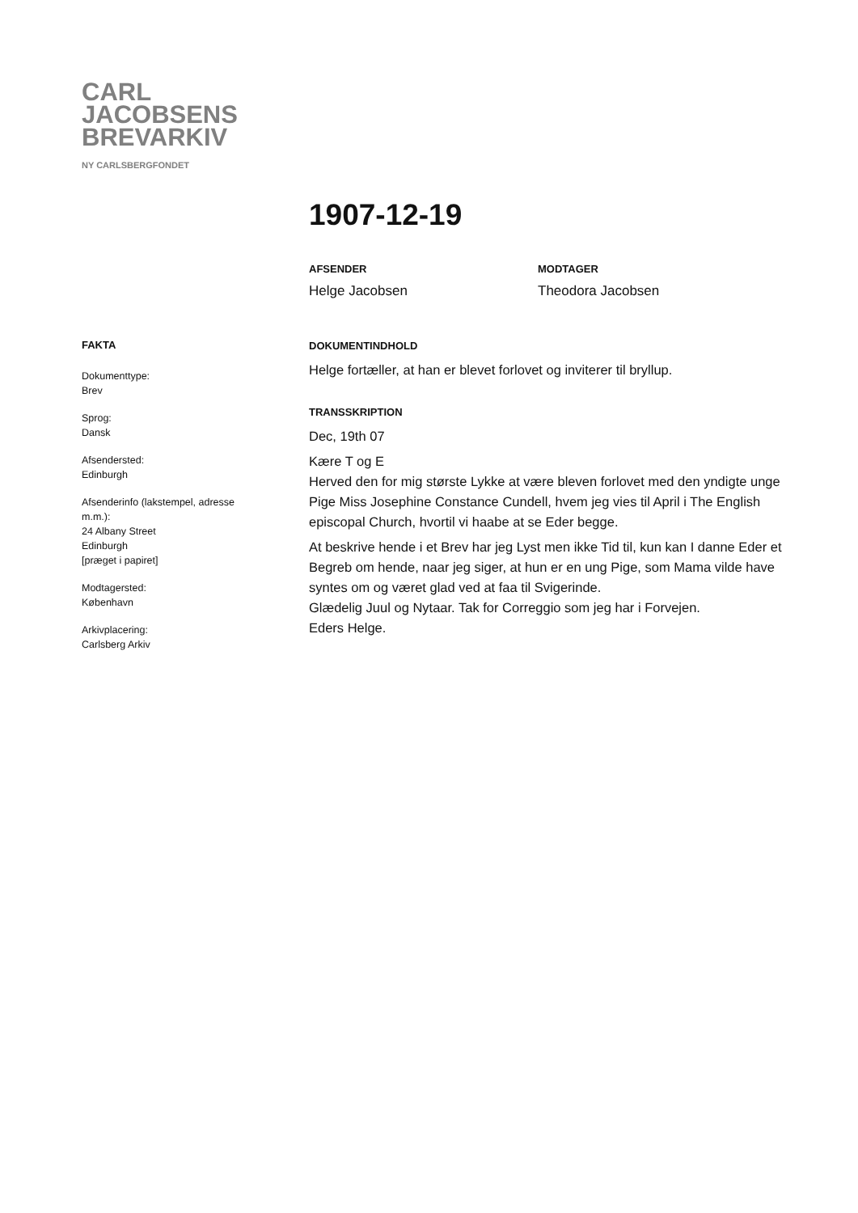CARL
JACOBSENS
BREVARKIV
NY CARLSBERGFONDET
1907-12-19
AFSENDER
Helge Jacobsen
MODTAGER
Theodora Jacobsen
DOKUMENTINDHOLD
Helge fortæller, at han er blevet forlovet og inviterer til bryllup.
TRANSSKRIPTION
Dec, 19th 07
Kære T og E
Herved den for mig største Lykke at være bleven forlovet med den yndigte unge Pige Miss Josephine Constance Cundell, hvem jeg vies til April i The English episcopal Church, hvortil vi haabe at se Eder begge.
At beskrive hende i et Brev har jeg Lyst men ikke Tid til, kun kan I danne Eder et Begreb om hende, naar jeg siger, at hun er en ung Pige, som Mama vilde have syntes om og været glad ved at faa til Svigerinde.
Glædelig Juul og Nytaar. Tak for Correggio som jeg har i Forvejen.
Eders Helge.
FAKTA
Dokumenttype:
Brev
Sprog:
Dansk
Afsendersted:
Edinburgh
Afsenderinfo (lakstempel, adresse m.m.):
24 Albany Street
Edinburgh
[præget i papiret]
Modtagersted:
København
Arkivplacering:
Carlsberg Arkiv